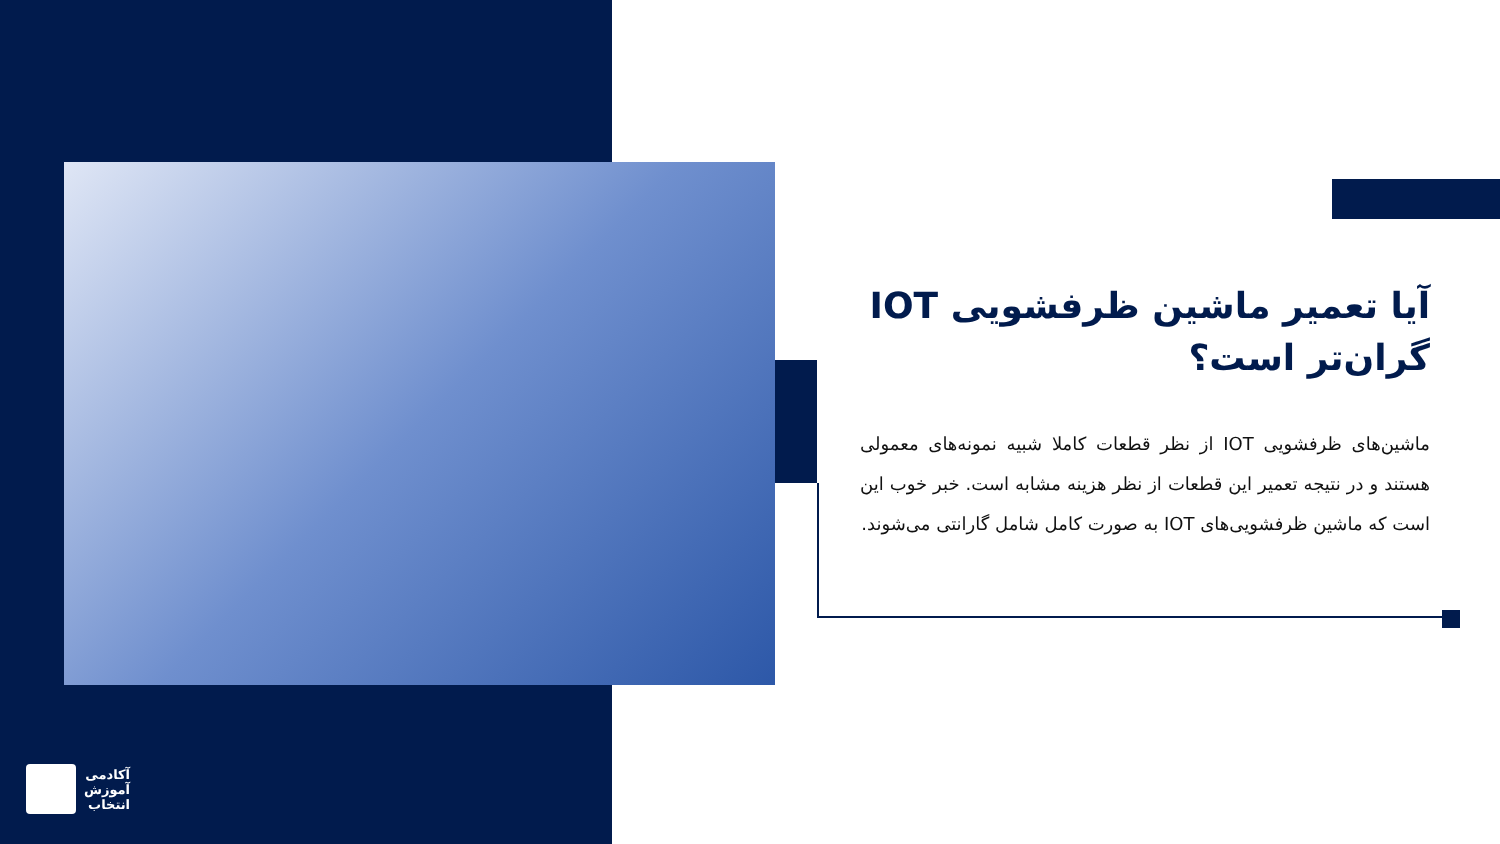آیا تعمیر ماشین ظرفشویی IOT گران‌تر است؟
ماشین‌های ظرفشویی IOT از نظر قطعات کاملا شبیه نمونه‌های معمولی هستند و در نتیجه تعمیر این قطعات از نظر هزینه مشابه است. خبر خوب این است که ماشین ظرفشویی‌های IOT به صورت کامل شامل گارانتی می‌شوند.
آکادمی
آموزش
انتخاب